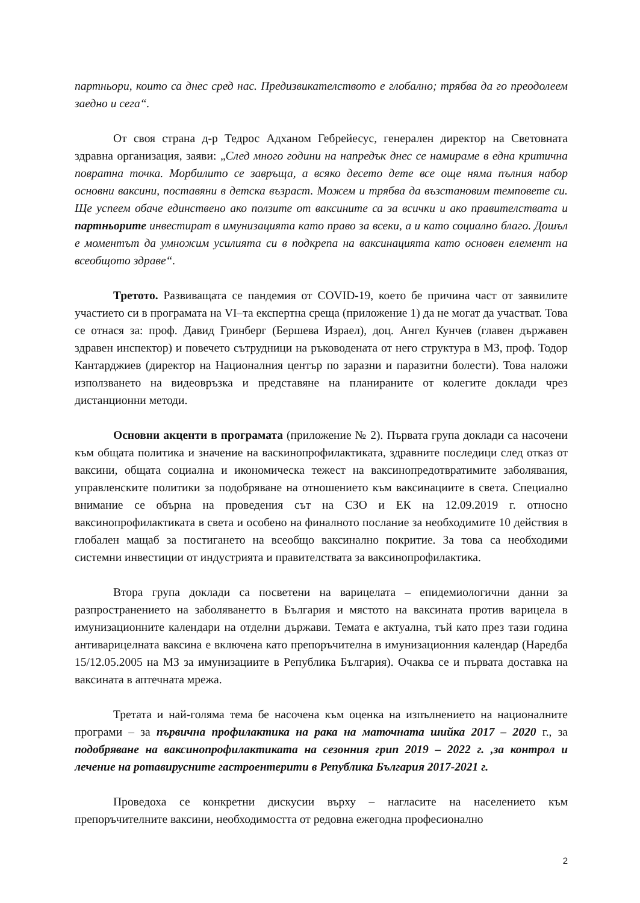партньори, които са днес сред нас. Предизвикателството е глобално; трябва да го преодолеем заедно и сега“.
От своя страна д-р Тедрос Адханом Гебрейесус, генерален директор на Световната здравна организация, заяви: „След много години на напредък днес се намираме в една критична повратна точка. Морбилито се завръща, а всяко десето дете все още няма пълния набор основни ваксини, поставяни в детска възраст. Можем и трябва да възстановим темповете си. Ще успеем обаче единствено ако ползите от ваксините са за всички и ако правителствата и партньорите инвестират в имунизацията като право за всеки, а и като социално благо. Дошъл е моментът да умножим усилията си в подкрепа на ваксинацията като основен елемент на всеобщото здраве“.
Третото. Развиващата се пандемия от COVID-19, което бе причина част от заявилите участието си в програмата на VI–та експертна среща (приложение 1) да не могат да участват. Това се отнася за: проф. Давид Гринберг (Бершева Израел), доц. Ангел Кунчев (главен държавен здравен инспектор) и повечето сътрудници на ръководената от него структура в МЗ, проф. Тодор Кантарджиев (директор на Националния център по заразни и паразитни болести). Това наложи използването на видеовръзка и представяне на планираните от колегите доклади чрез дистанционни методи.
Основни акценти в програмата (приложение № 2). Първата група доклади са насочени към общата политика и значение на васкинопрофилактиката, здравните последици след отказ от ваксини, общата социална и икономическа тежест на ваксинопредотвратимите заболявания, управленските политики за подобряване на отношението към ваксинациите в света. Специално внимание се обърна на проведения сът на СЗО и ЕК на 12.09.2019 г. относно ваксинопрофилактиката в света и особено на финалното послание за необходимите 10 действия в глобален мащаб за постигането на всеобщо ваксинално покритие. За това са необходими системни инвестиции от индустрията и правителствата за ваксинопрофилактика.
Втора група доклади са посветени на варицелата – епидемиологични данни за разпространението на заболяванетто в България и мястото на ваксината против варицела в имунизационните календари на отделни държави. Темата е актуална, тъй като през тази година антиварицелната ваксина е включена като препоръчителна в имунизационния календар (Наредба 15/12.05.2005 на МЗ за имунизациите в Република България). Очаква се и първата доставка на ваксината в аптечната мрежа.
Третата и най-голяма тема бе насочена към оценка на изпълнението на националните програми – за първична профилактика на рака на маточната шийка 2017 – 2020 г., за подобряване на ваксинопрофилактиката на сезонния грип 2019 – 2022 г. ,за контрол и лечение на ротавирусните гастроентерити в Република България 2017-2021 г.
Проведоха се конкретни дискусии върху – нагласите на населението към препоръчителните ваксини, необходимостта от редовна ежегодна професионално
2